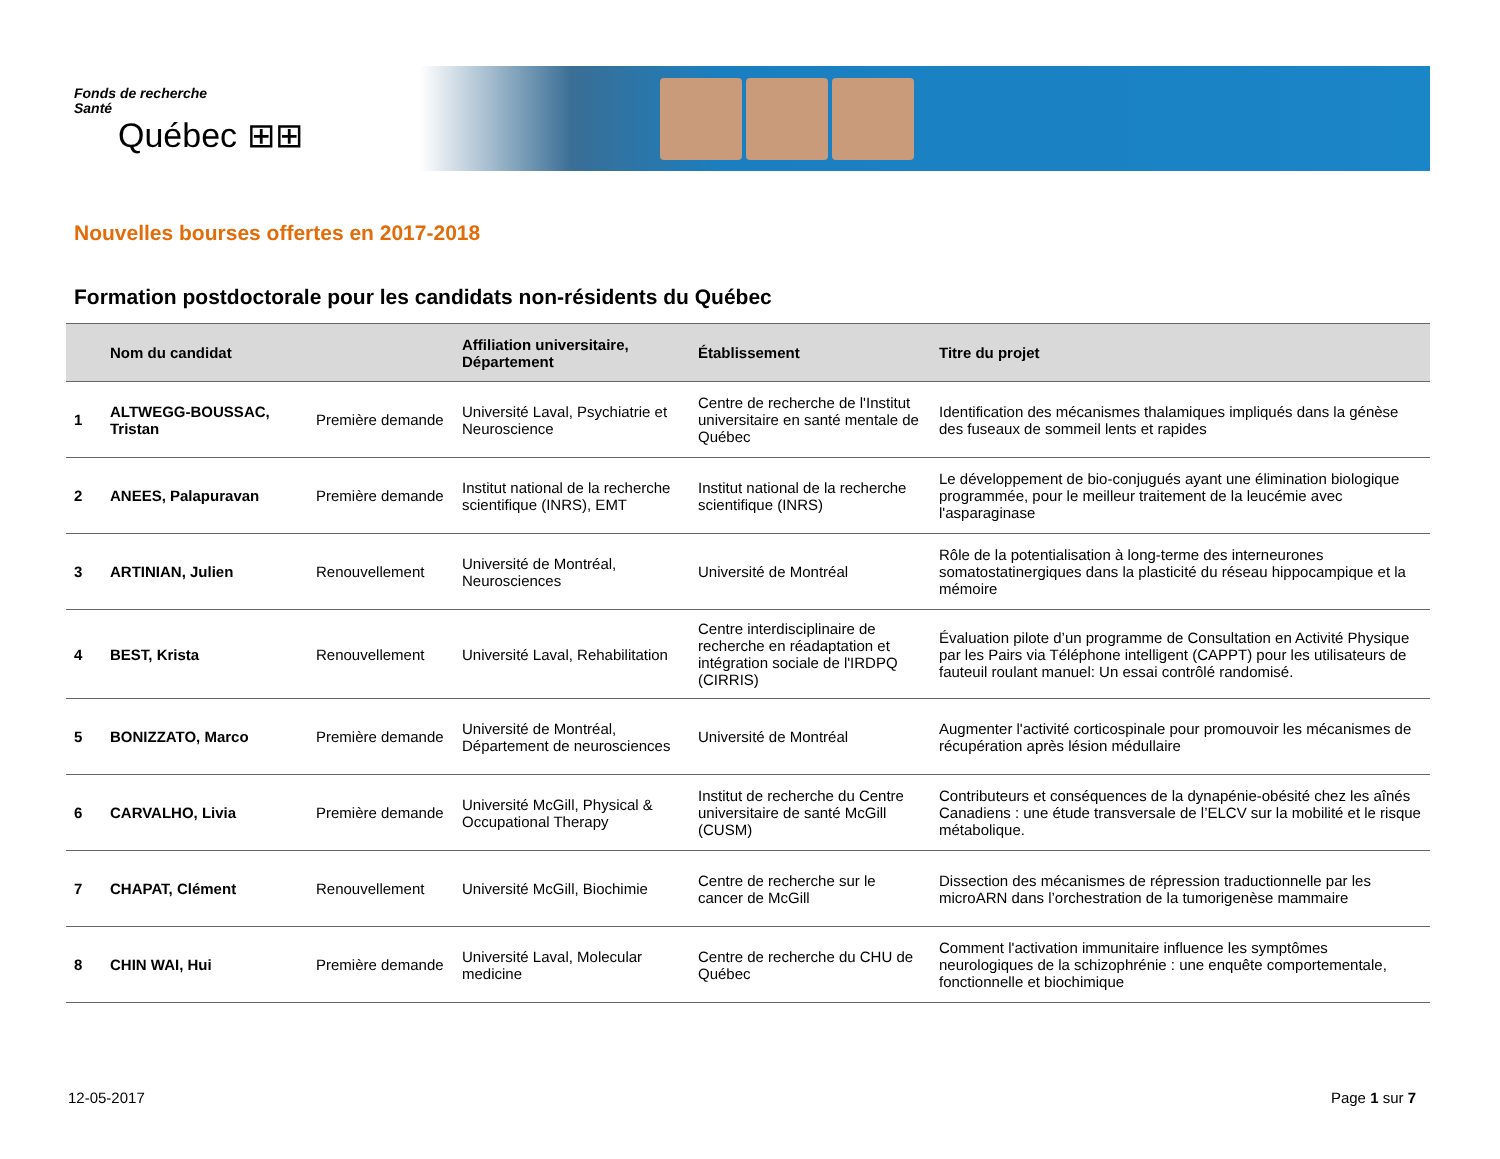Fonds de recherche
Santé
Québec ⊞⊞
Nouvelles bourses offertes en 2017-2018
Formation postdoctorale pour les candidats non-résidents du Québec
| | Nom du candidat | | Affiliation universitaire, Département | Établissement | Titre du projet |
| --- | --- | --- | --- | --- | --- |
| 1 | ALTWEGG-BOUSSAC, Tristan | Première demande | Université Laval, Psychiatrie et Neuroscience | Centre de recherche de l'Institut universitaire en santé mentale de Québec | Identification des mécanismes thalamiques impliqués dans la génèse des fuseaux de sommeil lents et rapides |
| 2 | ANEES, Palapuravan | Première demande | Institut national de la recherche scientifique (INRS), EMT | Institut national de la recherche scientifique (INRS) | Le développement de bio-conjugués ayant une élimination biologique programmée, pour le meilleur traitement de la leucémie avec l'asparaginase |
| 3 | ARTINIAN, Julien | Renouvellement | Université de Montréal, Neurosciences | Université de Montréal | Rôle de la potentialisation à long-terme des interneurones somatostatinergiques dans la plasticité du réseau hippocampique et la mémoire |
| 4 | BEST, Krista | Renouvellement | Université Laval, Rehabilitation | Centre interdisciplinaire de recherche en réadaptation et intégration sociale de l'IRDPQ (CIRRIS) | Évaluation pilote d’un programme de Consultation en Activité Physique par les Pairs via Téléphone intelligent (CAPPT) pour les utilisateurs de fauteuil roulant manuel: Un essai contrôlé randomisé. |
| 5 | BONIZZATO, Marco | Première demande | Université de Montréal, Département de neurosciences | Université de Montréal | Augmenter l'activité corticospinale pour promouvoir les mécanismes de récupération après lésion médullaire |
| 6 | CARVALHO, Livia | Première demande | Université McGill, Physical & Occupational Therapy | Institut de recherche du Centre universitaire de santé McGill (CUSM) | Contributeurs et conséquences de la dynapénie-obésité chez les aînés Canadiens : une étude transversale de l’ELCV sur la mobilité et le risque métabolique. |
| 7 | CHAPAT, Clément | Renouvellement | Université McGill, Biochimie | Centre de recherche sur le cancer de McGill | Dissection des mécanismes de répression traductionnelle par les microARN dans l’orchestration de la tumorigenèse mammaire |
| 8 | CHIN WAI, Hui | Première demande | Université Laval, Molecular medicine | Centre de recherche du CHU de Québec | Comment l'activation immunitaire influence les symptômes neurologiques de la schizophrénie : une enquête comportementale, fonctionnelle et biochimique |
12-05-2017 Page 1 sur 7